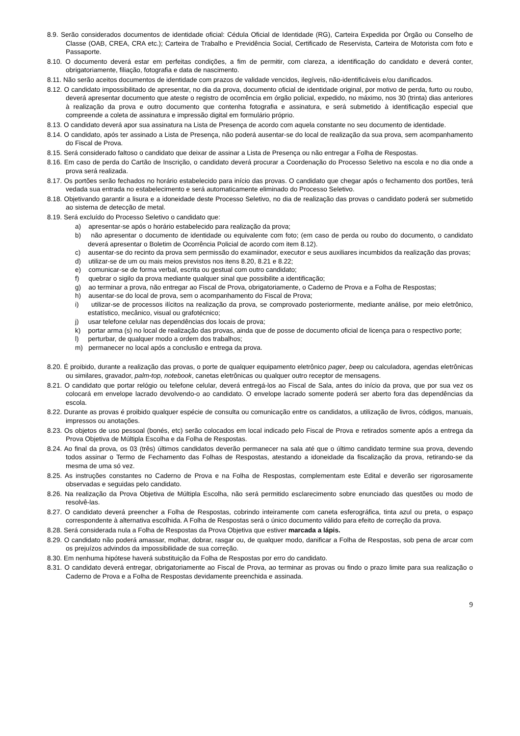8.9. Serão considerados documentos de identidade oficial: Cédula Oficial de Identidade (RG), Carteira Expedida por Órgão ou Conselho de Classe (OAB, CREA, CRA etc.); Carteira de Trabalho e Previdência Social, Certificado de Reservista, Carteira de Motorista com foto e Passaporte.
8.10. O documento deverá estar em perfeitas condições, a fim de permitir, com clareza, a identificação do candidato e deverá conter, obrigatoriamente, filiação, fotografia e data de nascimento.
8.11. Não serão aceitos documentos de identidade com prazos de validade vencidos, ilegíveis, não-identificáveis e/ou danificados.
8.12. O candidato impossibilitado de apresentar, no dia da prova, documento oficial de identidade original, por motivo de perda, furto ou roubo, deverá apresentar documento que ateste o registro de ocorrência em órgão policial, expedido, no máximo, nos 30 (trinta) dias anteriores à realização da prova e outro documento que contenha fotografia e assinatura, e será submetido à identificação especial que compreende a coleta de assinatura e impressão digital em formulário próprio.
8.13. O candidato deverá apor sua assinatura na Lista de Presença de acordo com aquela constante no seu documento de identidade.
8.14. O candidato, após ter assinado a Lista de Presença, não poderá ausentar-se do local de realização da sua prova, sem acompanhamento do Fiscal de Prova.
8.15. Será considerado faltoso o candidato que deixar de assinar a Lista de Presença ou não entregar a Folha de Respostas.
8.16. Em caso de perda do Cartão de Inscrição, o candidato deverá procurar a Coordenação do Processo Seletivo na escola e no dia onde a prova será realizada.
8.17. Os portões serão fechados no horário estabelecido para início das provas. O candidato que chegar após o fechamento dos portões, terá vedada sua entrada no estabelecimento e será automaticamente eliminado do Processo Seletivo.
8.18. Objetivando garantir a lisura e a idoneidade deste Processo Seletivo, no dia de realização das provas o candidato poderá ser submetido ao sistema de detecção de metal.
8.19. Será excluído do Processo Seletivo o candidato que:
a) apresentar-se após o horário estabelecido para realização da prova;
b) não apresentar o documento de identidade ou equivalente com foto; (em caso de perda ou roubo do documento, o candidato deverá apresentar o Boletim de Ocorrência Policial de acordo com item 8.12).
c) ausentar-se do recinto da prova sem permissão do examiinador, executor e seus auxiliares incumbidos da realização das provas;
d) utilizar-se de um ou mais meios previstos nos itens 8.20, 8.21 e 8.22;
e) comunicar-se de forma verbal, escrita ou gestual com outro candidato;
f) quebrar o sigilo da prova mediante qualquer sinal que possibilite a identificação;
g) ao terminar a prova, não entregar ao Fiscal de Prova, obrigatoriamente, o Caderno de Prova e a Folha de Respostas;
h) ausentar-se do local de prova, sem o acompanhamento do Fiscal de Prova;
i) utilizar-se de processos ilícitos na realização da prova, se comprovado posteriormente, mediante análise, por meio eletrônico, estatístico, mecânico, visual ou grafotécnico;
j) usar telefone celular nas dependências dos locais de prova;
k) portar arma (s) no local de realização das provas, ainda que de posse de documento oficial de licença para o respectivo porte;
l) perturbar, de qualquer modo a ordem dos trabalhos;
m) permanecer no local após a conclusão e entrega da prova.
8.20. É proibido, durante a realização das provas, o porte de qualquer equipamento eletrônico pager, beep ou calculadora, agendas eletrônicas ou similares, gravador, palm-top, notebook, canetas eletrônicas ou qualquer outro receptor de mensagens.
8.21. O candidato que portar relógio ou telefone celular, deverá entregá-los ao Fiscal de Sala, antes do início da prova, que por sua vez os colocará em envelope lacrado devolvendo-o ao candidato. O envelope lacrado somente poderá ser aberto fora das dependências da escola.
8.22. Durante as provas é proibido qualquer espécie de consulta ou comunicação entre os candidatos, a utilização de livros, códigos, manuais, impressos ou anotações.
8.23. Os objetos de uso pessoal (bonés, etc) serão colocados em local indicado pelo Fiscal de Prova e retirados somente após a entrega da Prova Objetiva de Múltipla Escolha e da Folha de Respostas.
8.24. Ao final da prova, os 03 (três) últimos candidatos deverão permanecer na sala até que o último candidato termine sua prova, devendo todos assinar o Termo de Fechamento das Folhas de Respostas, atestando a idoneidade da fiscalização da prova, retirando-se da mesma de uma só vez.
8.25. As instruções constantes no Caderno de Prova e na Folha de Respostas, complementam este Edital e deverão ser rigorosamente observadas e seguidas pelo candidato.
8.26. Na realização da Prova Objetiva de Múltipla Escolha, não será permitido esclarecimento sobre enunciado das questões ou modo de resolvê-las.
8.27. O candidato deverá preencher a Folha de Respostas, cobrindo inteiramente com caneta esferográfica, tinta azul ou preta, o espaço correspondente à alternativa escolhida. A Folha de Respostas será o único documento válido para efeito de correção da prova.
8.28. Será considerada nula a Folha de Respostas da Prova Objetiva que estiver marcada a lápis.
8.29. O candidato não poderá amassar, molhar, dobrar, rasgar ou, de qualquer modo, danificar a Folha de Respostas, sob pena de arcar com os prejuízos advindos da impossibilidade de sua correção.
8.30. Em nenhuma hipótese haverá substituição da Folha de Respostas por erro do candidato.
8.31. O candidato deverá entregar, obrigatoriamente ao Fiscal de Prova, ao terminar as provas ou findo o prazo limite para sua realização o Caderno de Prova e a Folha de Respostas devidamente preenchida e assinada.
9